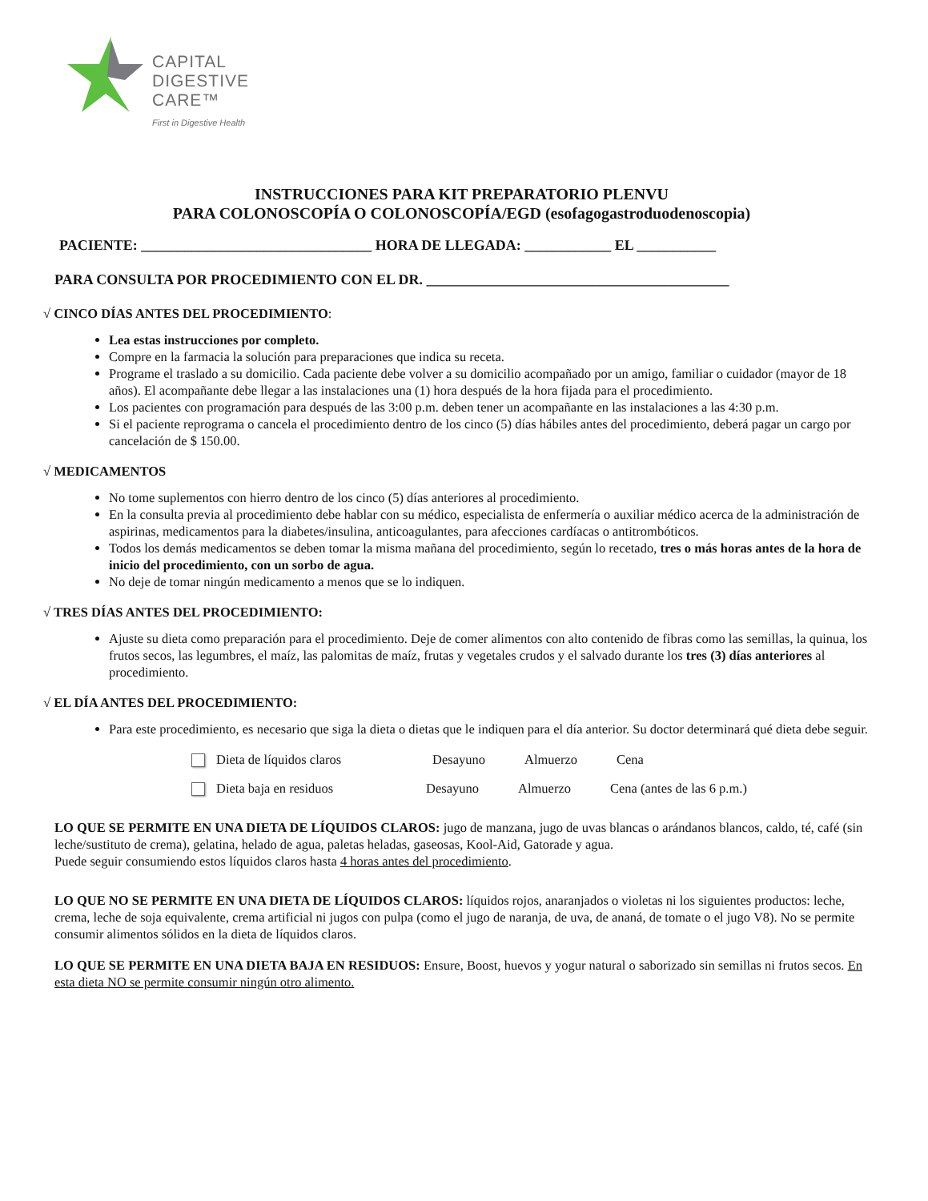CAPITAL
DIGESTIVE
CARE™
First in Digestive Health
INSTRUCCIONES PARA KIT PREPARATORIO PLENVU
PARA COLONOSCOPÍA O COLONOSCOPÍA/EGD (esofagogastroduodenoscopia)
PACIENTE: ________________________________ HORA DE LLEGADA: ____________ EL ___________
PARA CONSULTA POR PROCEDIMIENTO CON EL DR. __________________________________________
√ CINCO DÍAS ANTES DEL PROCEDIMIENTO:
Lea estas instrucciones por completo.
Compre en la farmacia la solución para preparaciones que indica su receta.
Programe el traslado a su domicilio. Cada paciente debe volver a su domicilio acompañado por un amigo, familiar o cuidador (mayor de 18 años). El acompañante debe llegar a las instalaciones una (1) hora después de la hora fijada para el procedimiento.
Los pacientes con programación para después de las 3:00 p.m. deben tener un acompañante en las instalaciones a las 4:30 p.m.
Si el paciente reprograma o cancela el procedimiento dentro de los cinco (5) días hábiles antes del procedimiento, deberá pagar un cargo por cancelación de $ 150.00.
√ MEDICAMENTOS
No tome suplementos con hierro dentro de los cinco (5) días anteriores al procedimiento.
En la consulta previa al procedimiento debe hablar con su médico, especialista de enfermería o auxiliar médico acerca de la administración de aspirinas, medicamentos para la diabetes/insulina, anticoagulantes, para afecciones cardíacas o antitrombóticos.
Todos los demás medicamentos se deben tomar la misma mañana del procedimiento, según lo recetado, tres o más horas antes de la hora de inicio del procedimiento, con un sorbo de agua.
No deje de tomar ningún medicamento a menos que se lo indiquen.
√ TRES DÍAS ANTES DEL PROCEDIMIENTO:
Ajuste su dieta como preparación para el procedimiento. Deje de comer alimentos con alto contenido de fibras como las semillas, la quinua, los frutos secos, las legumbres, el maíz, las palomitas de maíz, frutas y vegetales crudos y el salvado durante los tres (3) días anteriores al procedimiento.
√ EL DÍA ANTES DEL PROCEDIMIENTO:
Para este procedimiento, es necesario que siga la dieta o dietas que le indiquen para el día anterior. Su doctor determinará qué dieta debe seguir.
Dieta de líquidos claros Desayuno Almuerzo Cena
Dieta baja en residuos Desayuno Almuerzo Cena (antes de las 6 p.m.)
LO QUE SE PERMITE EN UNA DIETA DE LÍQUIDOS CLAROS: jugo de manzana, jugo de uvas blancas o arándanos blancos, caldo, té, café (sin leche/sustituto de crema), gelatina, helado de agua, paletas heladas, gaseosas, Kool-Aid, Gatorade y agua.
Puede seguir consumiendo estos líquidos claros hasta 4 horas antes del procedimiento.
LO QUE NO SE PERMITE EN UNA DIETA DE LÍQUIDOS CLAROS: líquidos rojos, anaranjados o violetas ni los siguientes productos: leche, crema, leche de soja equivalente, crema artificial ni jugos con pulpa (como el jugo de naranja, de uva, de ananá, de tomate o el jugo V8). No se permite consumir alimentos sólidos en la dieta de líquidos claros.
LO QUE SE PERMITE EN UNA DIETA BAJA EN RESIDUOS: Ensure, Boost, huevos y yogur natural o saborizado sin semillas ni frutos secos. En esta dieta NO se permite consumir ningún otro alimento.